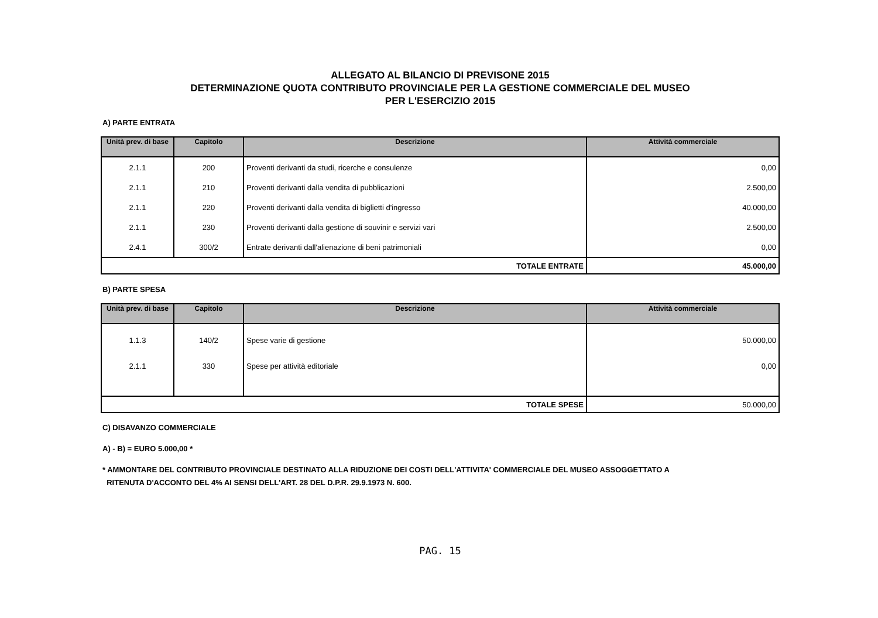ALLEGATO AL BILANCIO DI PREVISONE 2015
DETERMINAZIONE QUOTA CONTRIBUTO PROVINCIALE PER LA GESTIONE COMMERCIALE DEL MUSEO
PER L'ESERCIZIO 2015
A) PARTE ENTRATA
| Unità prev. di base | Capitolo | Descrizione | Attività commerciale |
| --- | --- | --- | --- |
| 2.1.1 | 200 | Proventi derivanti da studi, ricerche e consulenze | 0,00 |
| 2.1.1 | 210 | Proventi derivanti dalla vendita di pubblicazioni | 2.500,00 |
| 2.1.1 | 220 | Proventi derivanti dalla vendita di biglietti d'ingresso | 40.000,00 |
| 2.1.1 | 230 | Proventi derivanti dalla gestione di souvinir e servizi vari | 2.500,00 |
| 2.4.1 | 300/2 | Entrate derivanti dall'alienazione di beni patrimoniali | 0,00 |
| TOTALE ENTRATE | | | 45.000,00 |
B) PARTE SPESA
| Unità prev. di base | Capitolo | Descrizione | Attività commerciale |
| --- | --- | --- | --- |
| 1.1.3 | 140/2 | Spese varie di gestione | 50.000,00 |
| 2.1.1 | 330 | Spese per attività editoriale | 0,00 |
| TOTALE SPESE | | | 50.000,00 |
C) DISAVANZO COMMERCIALE
A) - B) = EURO 5.000,00 *
* AMMONTARE DEL CONTRIBUTO PROVINCIALE DESTINATO ALLA RIDUZIONE DEI COSTI DELL'ATTIVITA' COMMERCIALE DEL MUSEO ASSOGGETTATO A
RITENUTA D'ACCONTO DEL 4% AI SENSI DELL'ART. 28 DEL D.P.R. 29.9.1973 N. 600.
PAG. 15